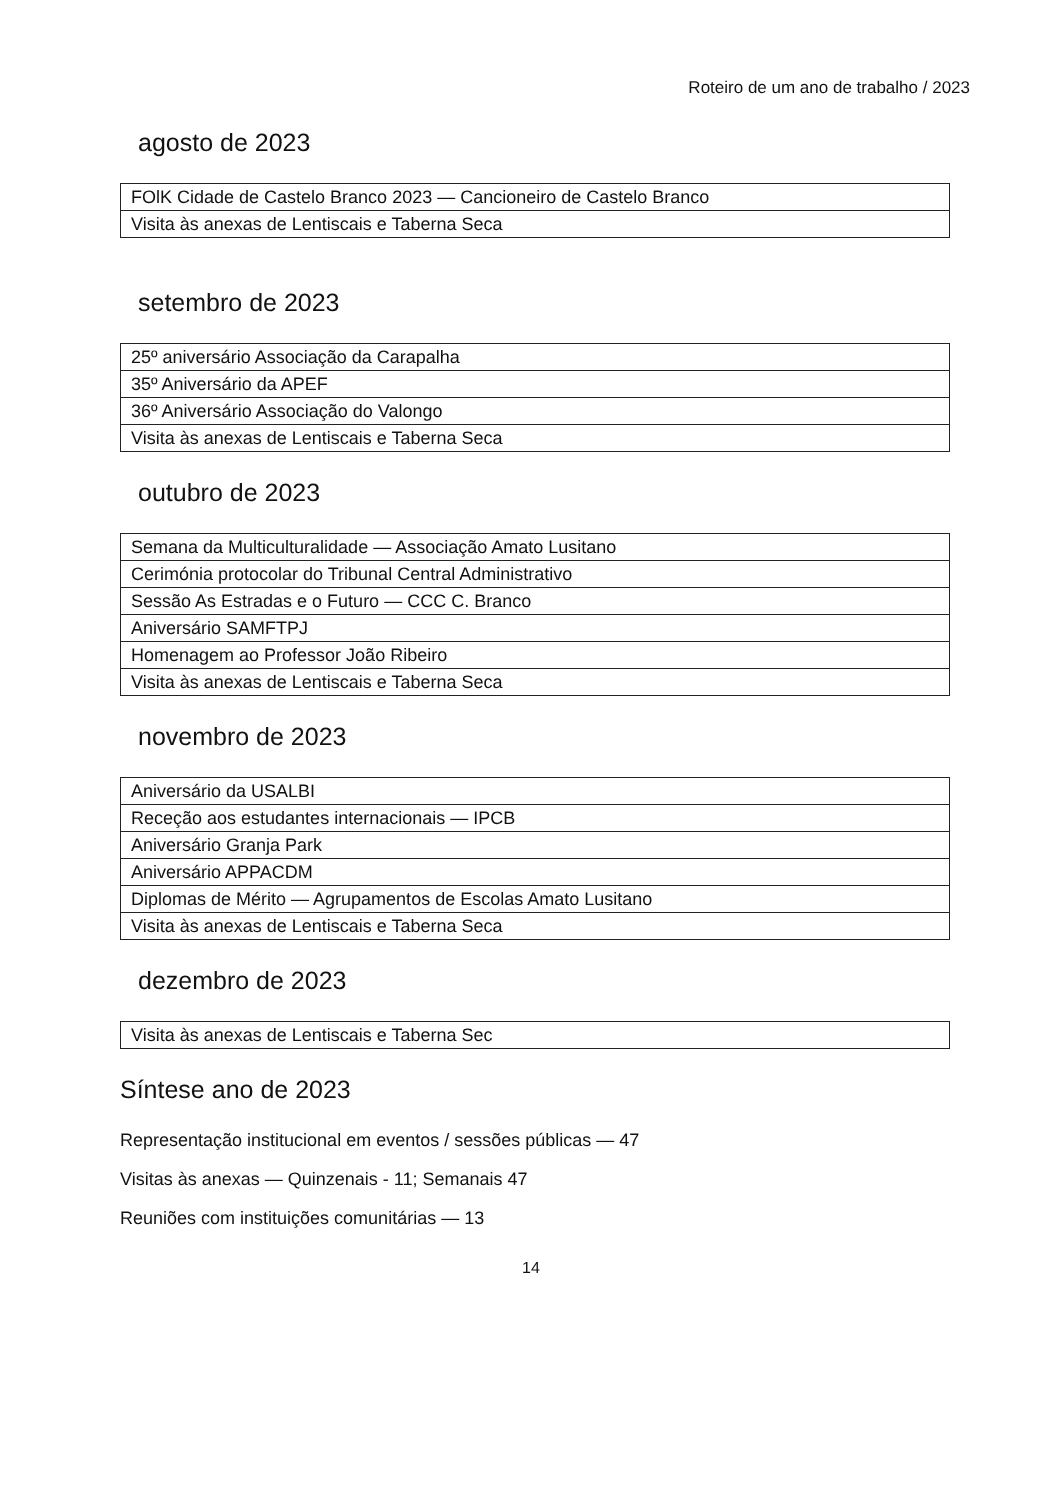Roteiro de um ano de trabalho / 2023
agosto de 2023
| FOlK Cidade de Castelo Branco 2023 — Cancioneiro de Castelo Branco |
| Visita às anexas de Lentiscais e Taberna Seca |
setembro de 2023
| 25º aniversário Associação da Carapalha |
| 35º Aniversário da APEF |
| 36º Aniversário Associação do Valongo |
| Visita às anexas de Lentiscais e Taberna Seca |
outubro de 2023
| Semana da Multiculturalidade — Associação Amato Lusitano |
| Cerimónia protocolar do Tribunal Central Administrativo |
| Sessão As Estradas e o Futuro — CCC C. Branco |
| Aniversário SAMFTPJ |
| Homenagem ao Professor João Ribeiro |
| Visita às anexas de Lentiscais e Taberna Seca |
novembro de 2023
| Aniversário da USALBI |
| Receção aos estudantes internacionais — IPCB |
| Aniversário Granja Park |
| Aniversário APPACDM |
| Diplomas de Mérito — Agrupamentos de Escolas Amato Lusitano |
| Visita às anexas de Lentiscais e Taberna Seca |
dezembro de 2023
| Visita às anexas de Lentiscais e Taberna Sec |
Síntese ano de 2023
Representação institucional em eventos / sessões públicas — 47
Visitas às anexas — Quinzenais - 11; Semanais 47
Reuniões com instituições comunitárias — 13
14